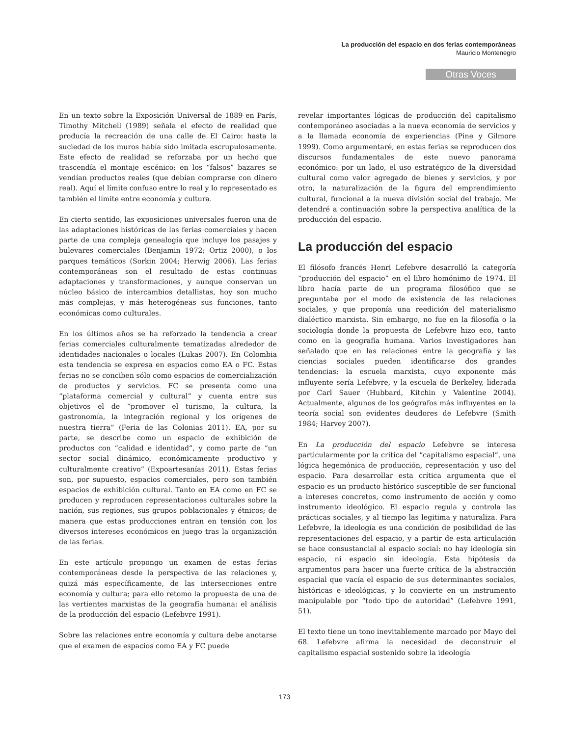La producción del espacio en dos ferias contemporáneas
Mauricio Montenegro
Otras Voces
En un texto sobre la Exposición Universal de 1889 en París, Timothy Mitchell (1989) señala el efecto de realidad que producía la recreación de una calle de El Cairo: hasta la suciedad de los muros había sido imitada escrupulosamente. Este efecto de realidad se reforzaba por un hecho que trascendía el montaje escénico: en los “falsos” bazares se vendían productos reales (que debían comprarse con dinero real). Aquí el límite confuso entre lo real y lo representado es también el límite entre economía y cultura.
En cierto sentido, las exposiciones universales fueron una de las adaptaciones históricas de las ferias comerciales y hacen parte de una compleja genealogía que incluye los pasajes y bulevares comerciales (Benjamin 1972; Ortiz 2000), o los parques temáticos (Sorkin 2004; Herwig 2006). Las ferias contemporáneas son el resultado de estas continuas adaptaciones y transformaciones, y aunque conservan un núcleo básico de intercambios detallistas, hoy son mucho más complejas, y más heterogéneas sus funciones, tanto económicas como culturales.
En los últimos años se ha reforzado la tendencia a crear ferias comerciales culturalmente tematizadas alrededor de identidades nacionales o locales (Lukas 2007). En Colombia esta tendencia se expresa en espacios como EA o FC. Estas ferias no se conciben sólo como espacios de comercialización de productos y servicios. FC se presenta como una “plataforma comercial y cultural” y cuenta entre sus objetivos el de “promover el turismo, la cultura, la gastronomía, la integración regional y los orígenes de nuestra tierra” (Feria de las Colonias 2011). EA, por su parte, se describe como un espacio de exhibición de productos con “calidad e identidad”, y como parte de “un sector social dinámico, económicamente productivo y culturalmente creativo” (Expoartesanías 2011). Estas ferias son, por supuesto, espacios comerciales, pero son también espacios de exhibición cultural. Tanto en EA como en FC se producen y reproducen representaciones culturales sobre la nación, sus regiones, sus grupos poblacionales y étnicos; de manera que estas producciones entran en tensión con los diversos intereses económicos en juego tras la organización de las ferias.
En este artículo propongo un examen de estas ferias contemporáneas desde la perspectiva de las relaciones y, quizá más específicamente, de las intersecciones entre economía y cultura; para ello retomo la propuesta de una de las vertientes marxistas de la geografía humana: el análisis de la producción del espacio (Lefebvre 1991).
Sobre las relaciones entre economía y cultura debe anotarse que el examen de espacios como EA y FC puede
revelar importantes lógicas de producción del capitalismo contemporáneo asociadas a la nueva economía de servicios y a la llamada economía de experiencias (Pine y Gilmore 1999). Como argumentaré, en estas ferias se reproducen dos discursos fundamentales de este nuevo panorama económico: por un lado, el uso estratégico de la diversidad cultural como valor agregado de bienes y servicios, y por otro, la naturalización de la figura del emprendimiento cultural, funcional a la nueva división social del trabajo. Me detendré a continuación sobre la perspectiva analítica de la producción del espacio.
La producción del espacio
El filósofo francés Henri Lefebvre desarrolló la categoría “producción del espacio” en el libro homónimo de 1974. El libro hacía parte de un programa filosófico que se preguntaba por el modo de existencia de las relaciones sociales, y que proponía una reedición del materialismo dialéctico marxista. Sin embargo, no fue en la filosofía o la sociología donde la propuesta de Lefebvre hizo eco, tanto como en la geografía humana. Varios investigadores han señalado que en las relaciones entre la geografía y las ciencias sociales pueden identificarse dos grandes tendencias: la escuela marxista, cuyo exponente más influyente sería Lefebvre, y la escuela de Berkeley, liderada por Carl Sauer (Hubbard, Kitchin y Valentine 2004). Actualmente, algunos de los geógrafos más influyentes en la teoría social son evidentes deudores de Lefebvre (Smith 1984; Harvey 2007).
En La producción del espacio Lefebvre se interesa particularmente por la crítica del “capitalismo espacial”, una lógica hegemónica de producción, representación y uso del espacio. Para desarrollar esta crítica argumenta que el espacio es un producto histórico susceptible de ser funcional a intereses concretos, como instrumento de acción y como instrumento ideológico. El espacio regula y controla las prácticas sociales, y al tiempo las legitima y naturaliza. Para Lefebvre, la ideología es una condición de posibilidad de las representaciones del espacio, y a partir de esta articulación se hace consustancial al espacio social: no hay ideología sin espacio, ni espacio sin ideología. Esta hipótesis da argumentos para hacer una fuerte crítica de la abstracción espacial que vacía el espacio de sus determinantes sociales, históricas e ideológicas, y lo convierte en un instrumento manipulable por “todo tipo de autoridad” (Lefebvre 1991, 51).
El texto tiene un tono inevitablemente marcado por Mayo del 68. Lefebvre afirma la necesidad de deconstruir el capitalismo espacial sostenido sobre la ideología
173